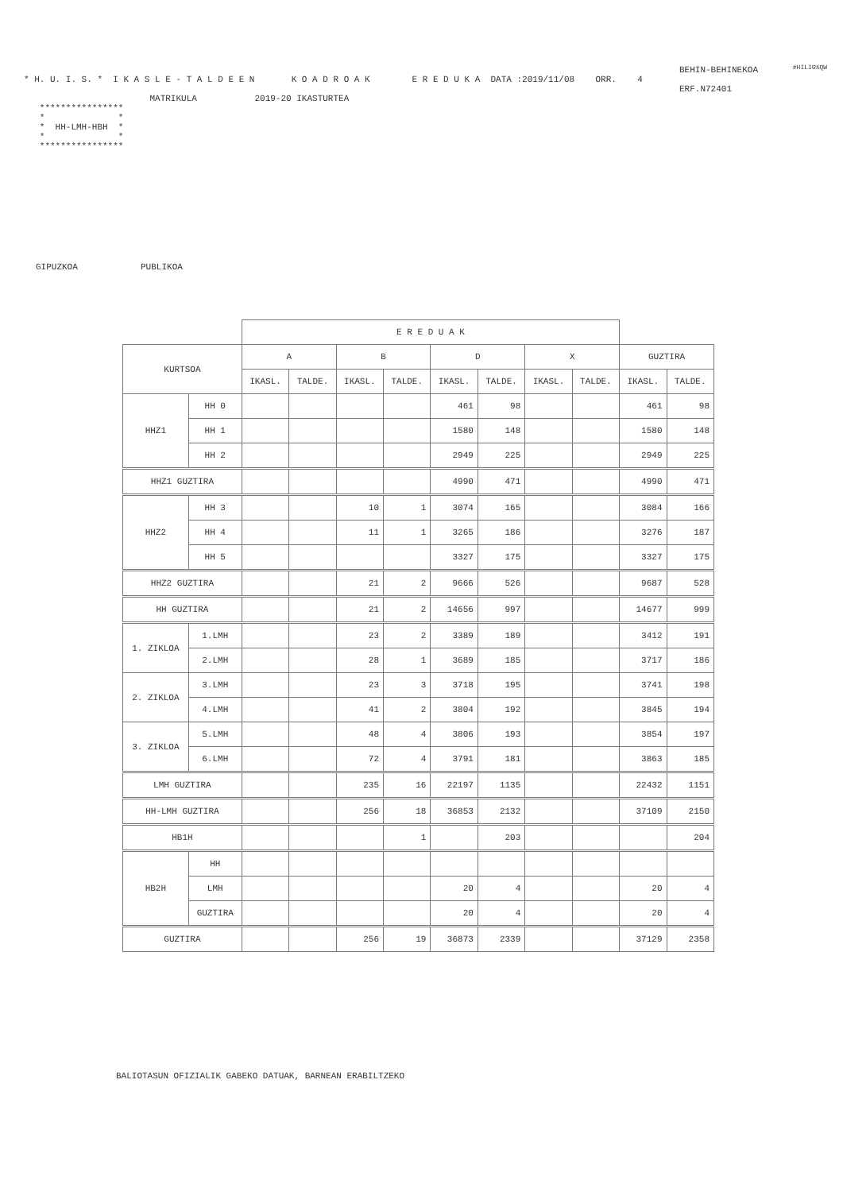#HILIG%QW
BEHIN-BEHINEKOA
* H. U. I. S. *  I K A S L E - T A L D E E N       K O A D R O A K        E R E D U K A  DATA :2019/11/08    ORR.    4
ERF.N72401
                        MATRIKULA           2019-20 IKASTURTEA
   ****************
   *              *
   *  HH-LMH-HBH  *
   *              *
   ****************
GIPUZKOA            PUBLIKOA
| | | E R E D U A K | | | | | | | | | |
| --- | --- | --- | --- | --- | --- | --- | --- | --- | --- | --- | --- |
| KURTSOA | | A | | B | | D | | X | | GUZTIRA | |
| | | IKASL. | TALDE. | IKASL. | TALDE. | IKASL. | TALDE. | IKASL. | TALDE. | IKASL. | TALDE. |
| HHZ1 | HH 0 | | | | | 461 | 98 | | | 461 | 98 |
| | HH 1 | | | | | 1580 | 148 | | | 1580 | 148 |
| | HH 2 | | | | | 2949 | 225 | | | 2949 | 225 |
| HHZ1 GUZTIRA | | | | | | 4990 | 471 | | | 4990 | 471 |
| HHZ2 | HH 3 | | | 10 | 1 | 3074 | 165 | | | 3084 | 166 |
| | HH 4 | | | 11 | 1 | 3265 | 186 | | | 3276 | 187 |
| | HH 5 | | | | | 3327 | 175 | | | 3327 | 175 |
| HHZ2 GUZTIRA | | | | 21 | 2 | 9666 | 526 | | | 9687 | 528 |
| HH GUZTIRA | | | | 21 | 2 | 14656 | 997 | | | 14677 | 999 |
| 1. ZIKLOA | 1.LMH | | | 23 | 2 | 3389 | 189 | | | 3412 | 191 |
| | 2.LMH | | | 28 | 1 | 3689 | 185 | | | 3717 | 186 |
| 2. ZIKLOA | 3.LMH | | | 23 | 3 | 3718 | 195 | | | 3741 | 198 |
| | 4.LMH | | | 41 | 2 | 3804 | 192 | | | 3845 | 194 |
| 3. ZIKLOA | 5.LMH | | | 48 | 4 | 3806 | 193 | | | 3854 | 197 |
| | 6.LMH | | | 72 | 4 | 3791 | 181 | | | 3863 | 185 |
| LMH GUZTIRA | | | | 235 | 16 | 22197 | 1135 | | | 22432 | 1151 |
| HH-LMH GUZTIRA | | | | 256 | 18 | 36853 | 2132 | | | 37109 | 2150 |
| HB1H | | | | | 1 | | 203 | | | | 204 |
| HB2H | HH | | | | | | | | | | |
| | LMH | | | | | 20 | 4 | | | 20 | 4 |
| | GUZTIRA | | | | | 20 | 4 | | | 20 | 4 |
| GUZTIRA | | | | 256 | 19 | 36873 | 2339 | | | 37129 | 2358 |
BALIOTASUN OFIZIALIK GABEKO DATUAK, BARNEAN ERABILTZEKO